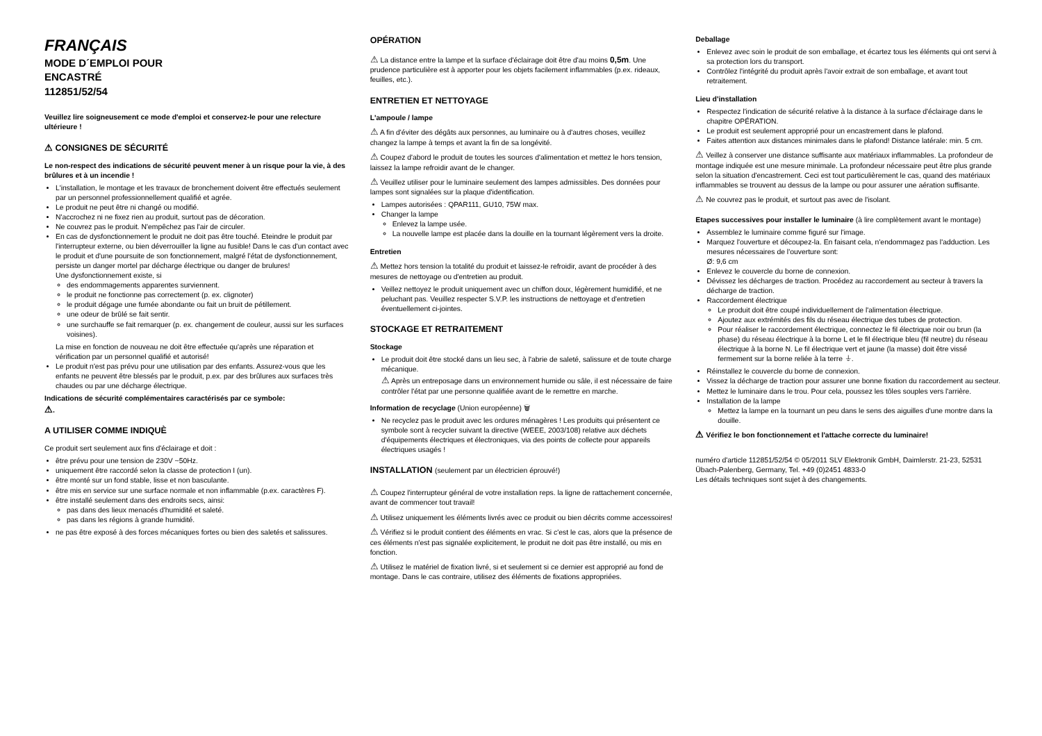FRANÇAIS
MODE D´EMPLOI POUR
ENCASTRÉ
112851/52/54
Veuillez lire soigneusement ce mode d'emploi et conservez-le pour une relecture ultérieure !
⚠ CONSIGNES DE SÉCURITÉ
Le non-respect des indications de sécurité peuvent mener à un risque pour la vie, à des brûlures et à un incendie !
L'installation, le montage et les travaux de bronchement doivent être effectués seulement par un personnel professionnellement qualifié et agrée.
Le produit ne peut être ni changé ou modifié.
N'accrochez ni ne fixez rien au produit, surtout pas de décoration.
Ne couvrez pas le produit. N'empêchez pas l'air de circuler.
En cas de dysfonctionnement le produit ne doit pas être touché. Eteindre le produit par l'interrupteur externe, ou bien déverrouiller la ligne au fusible! Dans le cas d'un contact avec le produit et d'une poursuite de son fonctionnement, malgré l'état de dysfonctionnement, persiste un danger mortel par décharge électrique ou danger de brulures!
Une dysfonctionnement existe, si
des endommagements apparentes surviennent.
le produit ne fonctionne pas correctement (p. ex. clignoter)
le produit dégage une fumée abondante ou fait un bruit de pétillement.
une odeur de brûlé se fait sentir.
une surchauffe se fait remarquer (p. ex. changement de couleur, aussi sur les surfaces voisines).
La mise en fonction de nouveau ne doit être effectuée qu'après une réparation et vérification par un personnel qualifié et autorisé!
Le produit n'est pas prévu pour une utilisation par des enfants. Assurez-vous que les enfants ne peuvent être blessés par le produit, p.ex. par des brûlures aux surfaces très chaudes ou par une décharge électrique.
Indications de sécurité complémentaires caractérisés par ce symbole:
⚠.
A UTILISER COMME INDIQUÈ
Ce produit sert seulement aux fins d'éclairage et doit :
être prévu pour une tension de 230V ~50Hz.
uniquement être raccordé selon la classe de protection I (un).
être monté sur un fond stable, lisse et non basculante.
être mis en service sur une surface normale et non inflammable (p.ex. caractères F).
être installé seulement dans des endroits secs, ainsi:
pas dans des lieux menacés d'humidité et saleté.
pas dans les régions à grande humidité.
ne pas être exposé à des forces mécaniques fortes ou bien des saletés et salissures.
OPÉRATION
⚠ La distance entre la lampe et la surface d'éclairage doit être d'au moins 0,5m. Une prudence particulière est à apporter pour les objets facilement inflammables (p.ex. rideaux, feuilles, etc.).
ENTRETIEN ET NETTOYAGE
L'ampoule / lampe
⚠ A fin d'éviter des dégâts aux personnes, au luminaire ou à d'autres choses, veuillez changez la lampe à temps et avant la fin de sa longévité.
⚠ Coupez d'abord le produit de toutes les sources d'alimentation et mettez le hors tension, laissez la lampe refroidir avant de le changer.
⚠ Veuillez utiliser pour le luminaire seulement des lampes admissibles. Des données pour lampes sont signalées sur la plaque d'identification.
Lampes autorisées : QPAR111, GU10, 75W max.
Changer la lampe
Enlevez la lampe usée.
La nouvelle lampe est placée dans la douille en la tournant légèrement vers la droite.
Entretien
⚠ Mettez hors tension la totalité du produit et laissez-le refroidir, avant de procéder à des mesures de nettoyage ou d'entretien au produit.
Veillez nettoyez le produit uniquement avec un chiffon doux, légèrement humidifié, et ne peluchant pas. Veuillez respecter S.V.P. les instructions de nettoyage et d'entretien éventuellement ci-jointes.
STOCKAGE ET RETRAITEMENT
Stockage
Le produit doit être stocké dans un lieu sec, à l'abrie de saleté, salissure et de toute charge mécanique.
⚠ Après un entreposage dans un environnement humide ou sâle, il est nécessaire de faire contrôler l'état par une personne qualifiée avant de le remettre en marche.
Information de recyclage (Union européenne) 🗑
Ne recyclez pas le produit avec les ordures ménagères ! Les produits qui présentent ce symbole sont à recycler suivant la directive (WEEE, 2003/108) relative aux déchets d'équipements électriques et électroniques, via des points de collecte pour appareils électriques usagés !
INSTALLATION (seulement par un électricien éprouvé!)
⚠ Coupez l'interrupteur général de votre installation reps. la ligne de rattachement concernée, avant de commencer tout travail!
⚠ Utilisez uniquement les éléments livrés avec ce produit ou bien décrits comme accessoires!
⚠ Vérifiez si le produit contient des éléments en vrac. Si c'est le cas, alors que la présence de ces éléments n'est pas signalée explicitement, le produit ne doit pas être installé, ou mis en fonction.
⚠ Utilisez le matériel de fixation livré, si et seulement si ce dernier est approprié au fond de montage. Dans le cas contraire, utilisez des éléments de fixations appropriées.
Deballage
Enlevez avec soin le produit de son emballage, et écartez tous les éléments qui ont servi à sa protection lors du transport.
Contrôlez l'intégrité du produit après l'avoir extrait de son emballage, et avant tout retraitement.
Lieu d'installation
Respectez l'indication de sécurité relative à la distance à la surface d'éclairage dans le chapitre OPÉRATION.
Le produit est seulement approprié pour un encastrement dans le plafond.
Faites attention aux distances minimales dans le plafond! Distance latérale: min. 5 cm.
⚠ Veillez à conserver une distance suffisante aux matériaux inflammables. La profondeur de montage indiquée est une mesure minimale. La profondeur nécessaire peut être plus grande selon la situation d'encastrement. Ceci est tout particulièrement le cas, quand des matériaux inflammables se trouvent au dessus de la lampe ou pour assurer une aération suffisante.
⚠ Ne couvrez pas le produit, et surtout pas avec de l'isolant.
Etapes successives pour installer le luminaire (à lire complètement avant le montage)
Assemblez le luminaire comme figuré sur l'image.
Marquez l'ouverture et découpez-la. En faisant cela, n'endommagez pas l'adduction. Les mesures nécessaires de l'ouverture sont:
Ø: 9,6 cm
Enlevez le couvercle du borne de connexion.
Dévissez les décharges de traction. Procédez au raccordement au secteur à travers la décharge de traction.
Raccordement électrique
Le produit doit être coupé individuellement de l'alimentation électrique.
Ajoutez aux extrémités des fils du réseau électrique des tubes de protection.
Pour réaliser le raccordement électrique, connectez le fil électrique noir ou brun (la phase) du réseau électrique à la borne L et le fil électrique bleu (fil neutre) du réseau électrique à la borne N. Le fil électrique vert et jaune (la masse) doit être vissé fermement sur la borne reliée à la terre ⏚.
Réinstallez le couvercle du borne de connexion.
Vissez la décharge de traction pour assurer une bonne fixation du raccordement au secteur.
Mettez le luminaire dans le trou. Pour cela, poussez les tôles souples vers l'arrière.
Installation de la lampe
Mettez la lampe en la tournant un peu dans le sens des aiguilles d'une montre dans la douille.
⚠ Vérifiez le bon fonctionnement et l'attache correcte du luminaire!
numéro d'article 112851/52/54 © 05/2011 SLV Elektronik GmbH, Daimlerstr. 21-23, 52531 Übach-Palenberg, Germany, Tel. +49 (0)2451 4833-0
Les détails techniques sont sujet à des changements.